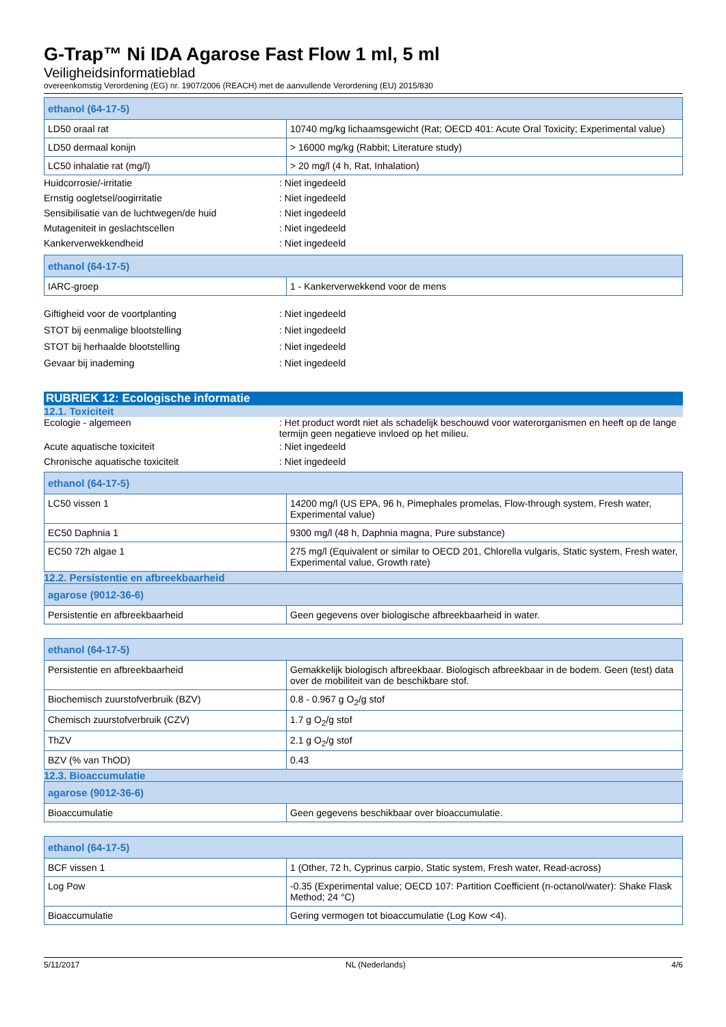G-Trap™ Ni IDA Agarose Fast Flow 1 ml, 5 ml
Veiligheidsinformatieblad
overeenkomstig Verordening (EG) nr. 1907/2006 (REACH) met de aanvullende Verordening (EU) 2015/830
| ethanol (64-17-5) | |
| --- | --- |
| LD50 oraal rat | 10740 mg/kg lichaamsgewicht (Rat; OECD 401: Acute Oral Toxicity; Experimental value) |
| LD50 dermaal konijn | > 16000 mg/kg (Rabbit; Literature study) |
| LC50 inhalatie rat (mg/l) | > 20 mg/l (4 h, Rat, Inhalation) |
Huidcorrosie/-irritatie: Niet ingedeeld
Ernstig oogletsel/oogirritatie: Niet ingedeeld
Sensibilisatie van de luchtwegen/de huid: Niet ingedeeld
Mutageniteit in geslachtscellen: Niet ingedeeld
Kankerverwekkendheid: Niet ingedeeld
| ethanol (64-17-5) | |
| --- | --- |
| IARC-groep | 1 - Kankerverwekkend voor de mens |
Giftigheid voor de voortplanting: Niet ingedeeld
STOT bij eenmalige blootstelling: Niet ingedeeld
STOT bij herhaalde blootstelling: Niet ingedeeld
Gevaar bij inademing: Niet ingedeeld
RUBRIEK 12: Ecologische informatie
12.1. Toxiciteit
Ecologie - algemeen: Het product wordt niet als schadelijk beschouwd voor waterorganismen en heeft op de lange termijn geen negatieve invloed op het milieu.
Acute aquatische toxiciteit: Niet ingedeeld
Chronische aquatische toxiciteit: Niet ingedeeld
| ethanol (64-17-5) | |
| --- | --- |
| LC50 vissen 1 | 14200 mg/l (US EPA, 96 h, Pimephales promelas, Flow-through system, Fresh water, Experimental value) |
| EC50 Daphnia 1 | 9300 mg/l (48 h, Daphnia magna, Pure substance) |
| EC50 72h algae 1 | 275 mg/l (Equivalent or similar to OECD 201, Chlorella vulgaris, Static system, Fresh water, Experimental value, Growth rate) |
12.2. Persistentie en afbreekbaarheid
| agarose (9012-36-6) | |
| --- | --- |
| Persistentie en afbreekbaarheid | Geen gegevens over biologische afbreekbaarheid in water. |
| ethanol (64-17-5) | |
| --- | --- |
| Persistentie en afbreekbaarheid | Gemakkelijk biologisch afbreekbaar. Biologisch afbreekbaar in de bodem. Geen (test) data over de mobiliteit van de beschikbare stof. |
| Biochemisch zuurstofverbruik (BZV) | 0.8 - 0.967 g O<sub>2</sub>/g stof |
| Chemisch zuurstofverbruik (CZV) | 1.7 g O<sub>2</sub>/g stof |
| ThZV | 2.1 g O<sub>2</sub>/g stof |
| BZV (% van ThOD) | 0.43 |
12.3. Bioaccumulatie
| agarose (9012-36-6) | |
| --- | --- |
| Bioaccumulatie | Geen gegevens beschikbaar over bioaccumulatie. |
| ethanol (64-17-5) | |
| --- | --- |
| BCF vissen 1 | 1 (Other, 72 h, Cyprinus carpio, Static system, Fresh water, Read-across) |
| Log Pow | -0.35 (Experimental value; OECD 107: Partition Coefficient (n-octanol/water): Shake Flask Method; 24 °C) |
| Bioaccumulatie | Gering vermogen tot bioaccumulatie (Log Kow <4). |
5/11/2017 NL (Nederlands) 4/6